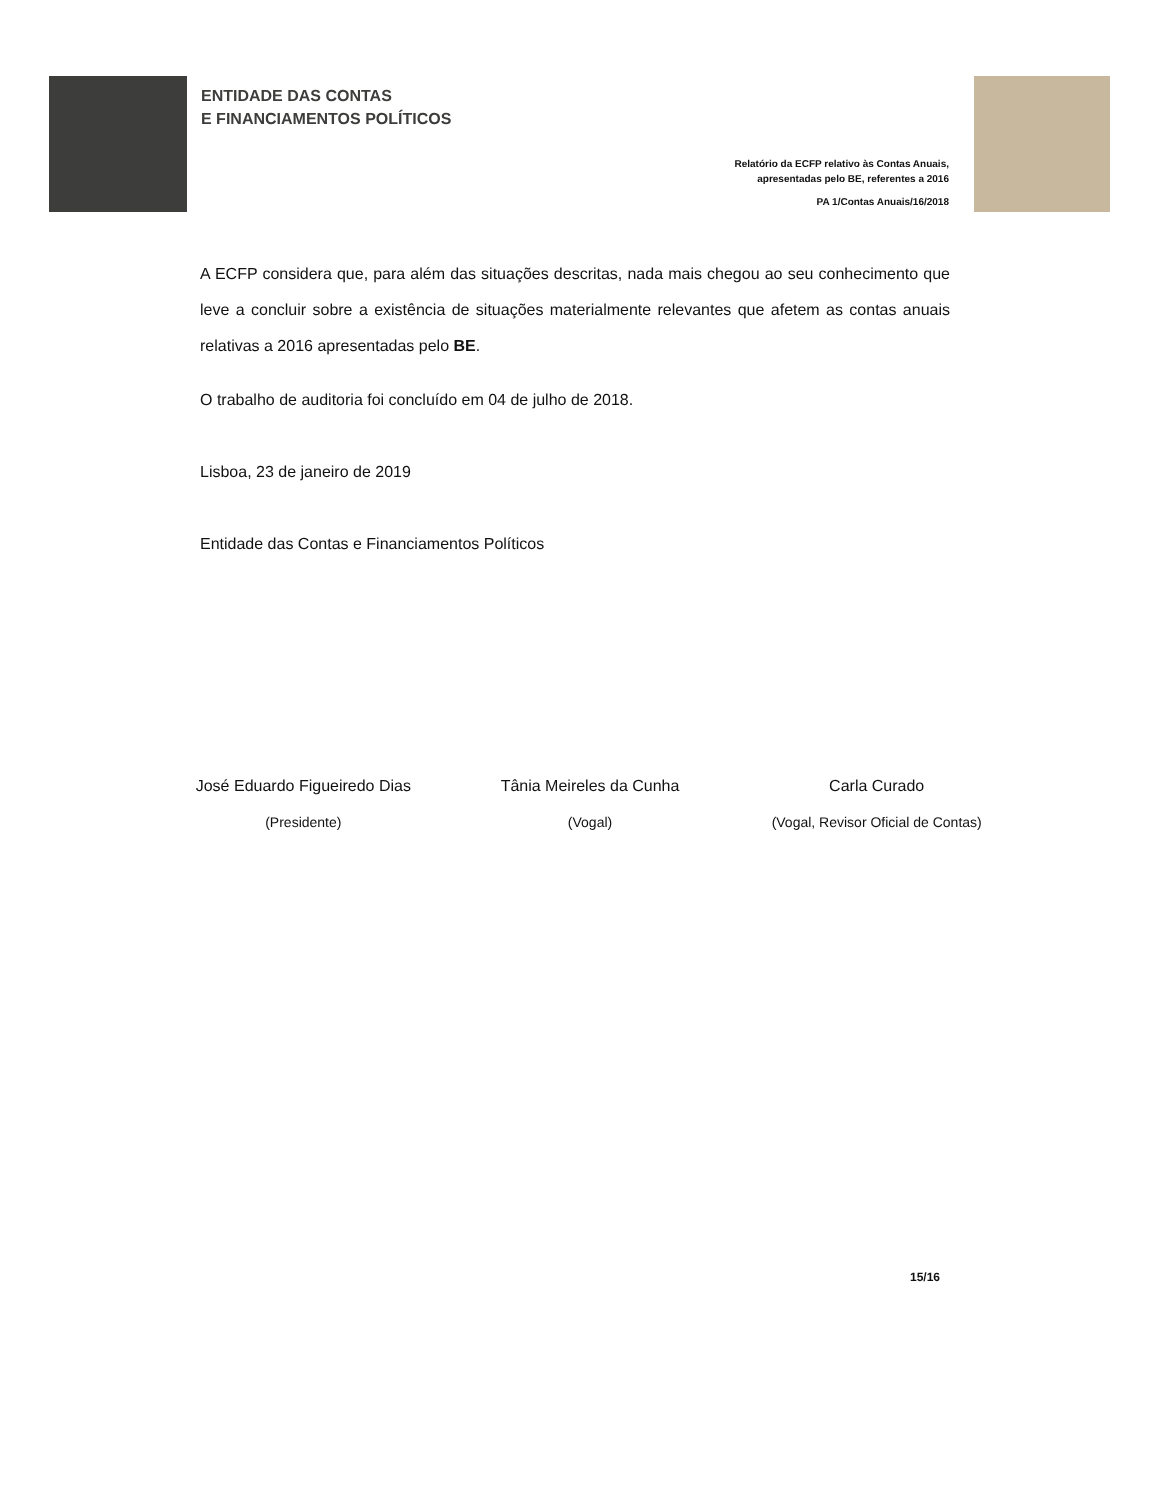ENTIDADE DAS CONTAS
E FINANCIAMENTOS POLÍTICOS
Relatório da ECFP relativo às Contas Anuais,
apresentadas pelo BE, referentes a 2016
PA 1/Contas Anuais/16/2018
A ECFP considera que, para além das situações descritas, nada mais chegou ao seu conhecimento que leve a concluir sobre a existência de situações materialmente relevantes que afetem as contas anuais relativas a 2016 apresentadas pelo BE.
O trabalho de auditoria foi concluído em 04 de julho de 2018.
Lisboa, 23 de janeiro de 2019
Entidade das Contas e Financiamentos Políticos
José Eduardo Figueiredo Dias
(Presidente)
Tânia Meireles da Cunha
(Vogal)
Carla Curado
(Vogal, Revisor Oficial de Contas)
15/16